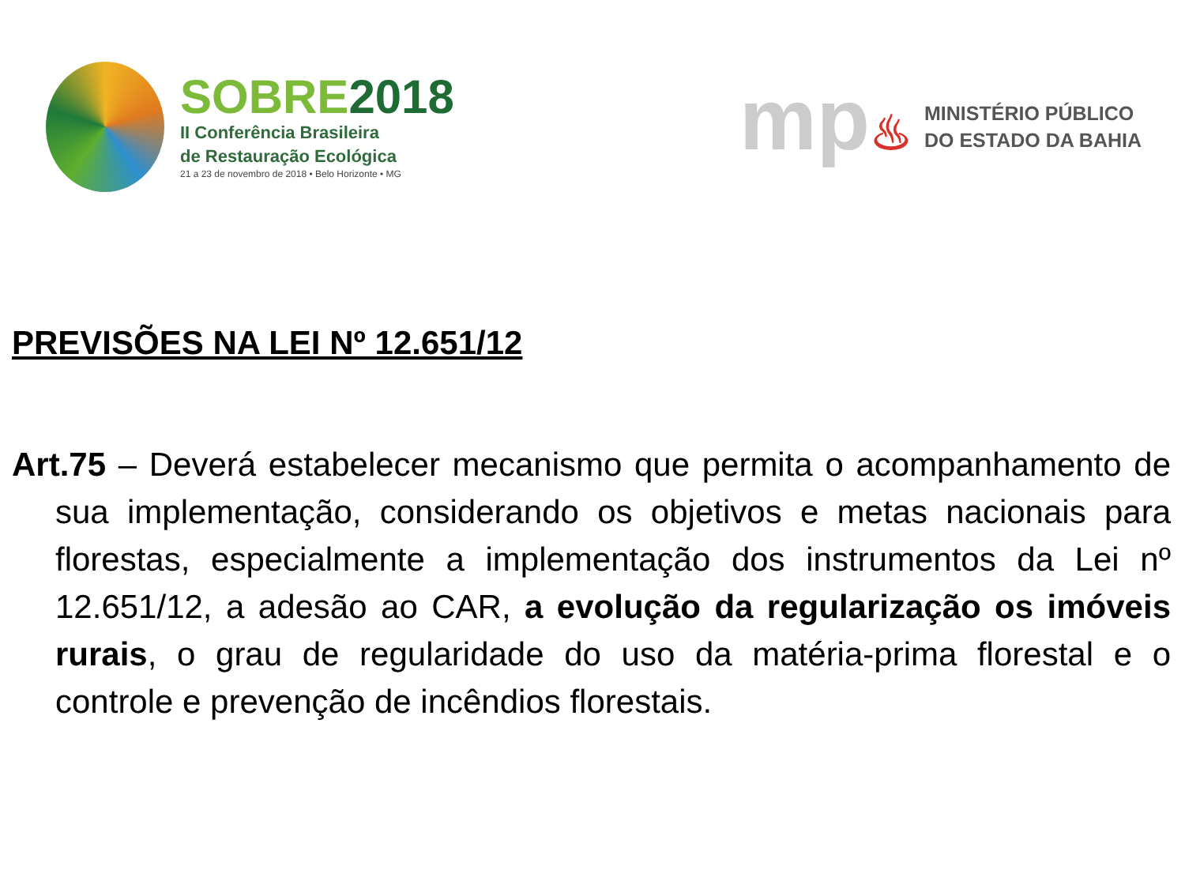SOBRE 2018
II Conferência Brasileira
de Restauração Ecológica
21 a 23 de novembro de 2018 • Belo Horizonte • MG
mp♨
MINISTÉRIO PÚBLICO
DO ESTADO DA BAHIA
PREVISÕES NA LEI Nº 12.651/12
Art.75 – Deverá estabelecer mecanismo que permita o acompanhamento de sua implementação, considerando os objetivos e metas nacionais para florestas, especialmente a implementação dos instrumentos da Lei nº 12.651/12, a adesão ao CAR, a evolução da regularização os imóveis rurais, o grau de regularidade do uso da matéria-prima florestal e o controle e prevenção de incêndios florestais.